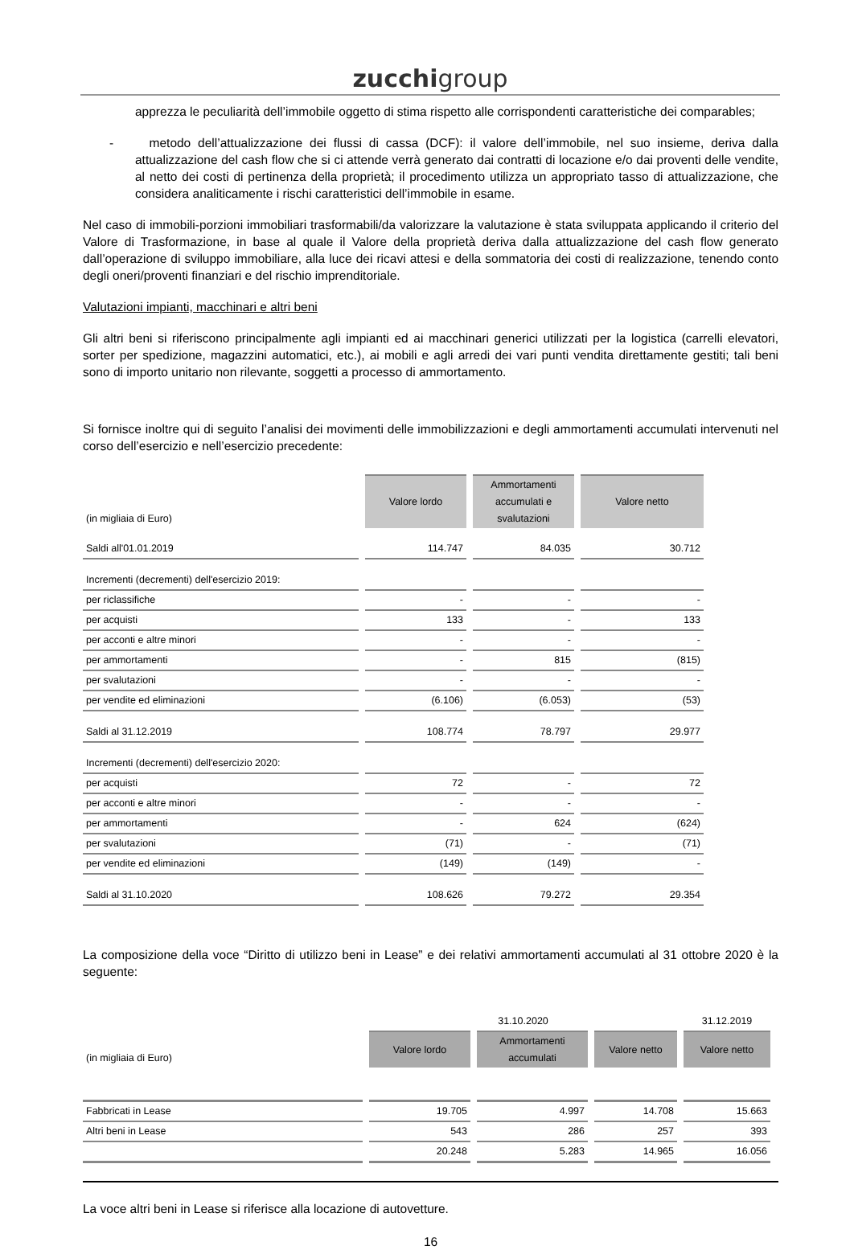zucchigroup
apprezza le peculiarità dell’immobile oggetto di stima rispetto alle corrispondenti caratteristiche dei comparables;
- metodo dell’attualizzazione dei flussi di cassa (DCF): il valore dell’immobile, nel suo insieme, deriva dalla attualizzazione del cash flow che si ci attende verrà generato dai contratti di locazione e/o dai proventi delle vendite, al netto dei costi di pertinenza della proprietà; il procedimento utilizza un appropriato tasso di attualizzazione, che considera analiticamente i rischi caratteristici dell’immobile in esame.
Nel caso di immobili-porzioni immobiliari trasformabili/da valorizzare la valutazione è stata sviluppata applicando il criterio del Valore di Trasformazione, in base al quale il Valore della proprietà deriva dalla attualizzazione del cash flow generato dall’operazione di sviluppo immobiliare, alla luce dei ricavi attesi e della sommatoria dei costi di realizzazione, tenendo conto degli oneri/proventi finanziari e del rischio imprenditoriale.
Valutazioni impianti, macchinari e altri beni
Gli altri beni si riferiscono principalmente agli impianti ed ai macchinari generici utilizzati per la logistica (carrelli elevatori, sorter per spedizione, magazzini automatici, etc.), ai mobili e agli arredi dei vari punti vendita direttamente gestiti; tali beni sono di importo unitario non rilevante, soggetti a processo di ammortamento.
Si fornisce inoltre qui di seguito l’analisi dei movimenti delle immobilizzazioni e degli ammortamenti accumulati intervenuti nel corso dell’esercizio e nell’esercizio precedente:
| (in migliaia di Euro) | Valore lordo | Ammortamenti accumulati e svalutazioni | Valore netto |
| Saldi all'01.01.2019 | 114.747 | 84.035 | 30.712 |
| Incrementi (decrementi) dell'esercizio 2019: | | | |
| per riclassifiche | - | - | - |
| per acquisti | 133 | - | 133 |
| per acconti e altre minori | - | - | - |
| per ammortamenti | - | 815 | (815) |
| per svalutazioni | - | - | - |
| per vendite ed eliminazioni | (6.106) | (6.053) | (53) |
| Saldi al 31.12.2019 | 108.774 | 78.797 | 29.977 |
| Incrementi (decrementi) dell'esercizio 2020: | | | |
| per acquisti | 72 | - | 72 |
| per acconti e altre minori | - | - | - |
| per ammortamenti | - | 624 | (624) |
| per svalutazioni | (71) | - | (71) |
| per vendite ed eliminazioni | (149) | (149) | - |
| Saldi al 31.10.2020 | 108.626 | 79.272 | 29.354 |
La composizione della voce “Diritto di utilizzo beni in Lease” e dei relativi ammortamenti accumulati al 31 ottobre 2020 è la seguente:
| | 31.10.2020 | | | 31.12.2019 |
| (in migliaia di Euro) | Valore lordo | Ammortamenti accumulati | Valore netto | Valore netto |
| Fabbricati in Lease | 19.705 | 4.997 | 14.708 | 15.663 |
| Altri beni in Lease | 543 | 286 | 257 | 393 |
| | 20.248 | 5.283 | 14.965 | 16.056 |
La voce altri beni in Lease si riferisce alla locazione di autovetture.
16